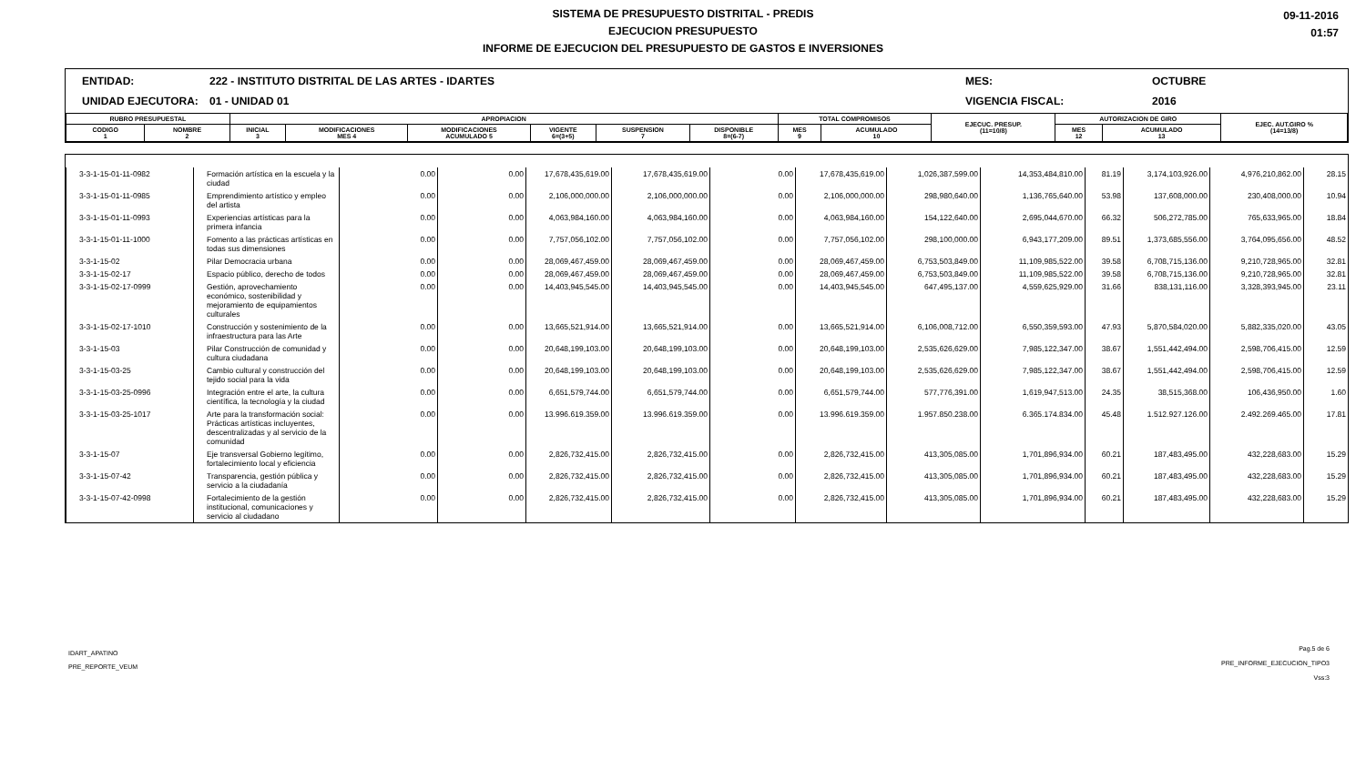SISTEMA DE PRESUPUESTO DISTRITAL - PREDIS
EJECUCION PRESUPUESTO
INFORME DE EJECUCION DEL PRESUPUESTO DE GASTOS E INVERSIONES
09-11-2016
01:57
ENTIDAD:
222 - INSTITUTO DISTRITAL DE LAS ARTES - IDARTES
MES:
OCTUBRE
UNIDAD EJECUTORA:
01 - UNIDAD 01
VIGENCIA FISCAL:
2016
| RUBRO PRESUPUESTAL | | APROPIACION | | | | | | TOTAL COMPROMISOS | | EJECUC. PRESUP. (11=10/8) | AUTORIZACION DE GIRO | | EJEC. AUT.GIRO % (14=13/8) |
| --- | --- | --- | --- | --- | --- | --- | --- | --- | --- | --- | --- | --- | --- |
| CODIGO 1 | NOMBRE 2 | INICIAL 3 | MODIFICACIONES MES 4 | MODIFICACIONES ACUMULADO 5 | VIGENTE 6=(3+5) | SUSPENSION 7 | DISPONIBLE 8=(6-7) | MES 9 | ACUMULADO 10 | | MES 12 | ACUMULADO 13 | |
| 3-3-1-15-01-11-0982 | Formación artística en la escuela y la ciudad | 0.00 | 0.00 | 17,678,435,619.00 | 17,678,435,619.00 | 0.00 | 17,678,435,619.00 | 1,026,387,599.00 | 14,353,484,810.00 | 81.19 | 3,174,103,926.00 | 4,976,210,862.00 | 28.15 |
| 3-3-1-15-01-11-0985 | Emprendimiento artístico y empleo del artista | 0.00 | 0.00 | 2,106,000,000.00 | 2,106,000,000.00 | 0.00 | 2,106,000,000.00 | 298,980,640.00 | 1,136,765,640.00 | 53.98 | 137,608,000.00 | 230,408,000.00 | 10.94 |
| 3-3-1-15-01-11-0993 | Experiencias artísticas para la primera infancia | 0.00 | 0.00 | 4,063,984,160.00 | 4,063,984,160.00 | 0.00 | 4,063,984,160.00 | 154,122,640.00 | 2,695,044,670.00 | 66.32 | 506,272,785.00 | 765,633,965.00 | 18.84 |
| 3-3-1-15-01-11-1000 | Fomento a las prácticas artísticas en todas sus dimensiones | 0.00 | 0.00 | 7,757,056,102.00 | 7,757,056,102.00 | 0.00 | 7,757,056,102.00 | 298,100,000.00 | 6,943,177,209.00 | 89.51 | 1,373,685,556.00 | 3,764,095,656.00 | 48.52 |
| 3-3-1-15-02 | Pilar Democracia urbana | 0.00 | 0.00 | 28,069,467,459.00 | 28,069,467,459.00 | 0.00 | 28,069,467,459.00 | 6,753,503,849.00 | 11,109,985,522.00 | 39.58 | 6,708,715,136.00 | 9,210,728,965.00 | 32.81 |
| 3-3-1-15-02-17 | Espacio público, derecho de todos | 0.00 | 0.00 | 28,069,467,459.00 | 28,069,467,459.00 | 0.00 | 28,069,467,459.00 | 6,753,503,849.00 | 11,109,985,522.00 | 39.58 | 6,708,715,136.00 | 9,210,728,965.00 | 32.81 |
| 3-3-1-15-02-17-0999 | Gestión, aprovechamiento económico, sostenibilidad y mejoramiento de equipamientos culturales | 0.00 | 0.00 | 14,403,945,545.00 | 14,403,945,545.00 | 0.00 | 14,403,945,545.00 | 647,495,137.00 | 4,559,625,929.00 | 31.66 | 838,131,116.00 | 3,328,393,945.00 | 23.11 |
| 3-3-1-15-02-17-1010 | Construcción y sostenimiento de la infraestructura para las Arte | 0.00 | 0.00 | 13,665,521,914.00 | 13,665,521,914.00 | 0.00 | 13,665,521,914.00 | 6,106,008,712.00 | 6,550,359,593.00 | 47.93 | 5,870,584,020.00 | 5,882,335,020.00 | 43.05 |
| 3-3-1-15-03 | Pilar Construcción de comunidad y cultura ciudadana | 0.00 | 0.00 | 20,648,199,103.00 | 20,648,199,103.00 | 0.00 | 20,648,199,103.00 | 2,535,626,629.00 | 7,985,122,347.00 | 38.67 | 1,551,442,494.00 | 2,598,706,415.00 | 12.59 |
| 3-3-1-15-03-25 | Cambio cultural y construcción del tejido social para la vida | 0.00 | 0.00 | 20,648,199,103.00 | 20,648,199,103.00 | 0.00 | 20,648,199,103.00 | 2,535,626,629.00 | 7,985,122,347.00 | 38.67 | 1,551,442,494.00 | 2,598,706,415.00 | 12.59 |
| 3-3-1-15-03-25-0996 | Integración entre el arte, la cultura científica, la tecnología y la ciudad | 0.00 | 0.00 | 6,651,579,744.00 | 6,651,579,744.00 | 0.00 | 6,651,579,744.00 | 577,776,391.00 | 1,619,947,513.00 | 24.35 | 38,515,368.00 | 106,436,950.00 | 1.60 |
| 3-3-1-15-03-25-1017 | Arte para la transformación social: Prácticas artísticas incluyentes, descentralizadas y al servicio de la comunidad | 0.00 | 0.00 | 13.996.619.359.00 | 13.996.619.359.00 | 0.00 | 13.996.619.359.00 | 1.957.850.238.00 | 6.365.174.834.00 | 45.48 | 1.512.927.126.00 | 2.492.269.465.00 | 17.81 |
| 3-3-1-15-07 | Eje transversal Gobierno legítimo, fortalecimiento local y eficiencia | 0.00 | 0.00 | 2,826,732,415.00 | 2,826,732,415.00 | 0.00 | 2,826,732,415.00 | 413,305,085.00 | 1,701,896,934.00 | 60.21 | 187,483,495.00 | 432,228,683.00 | 15.29 |
| 3-3-1-15-07-42 | Transparencia, gestión pública y servicio a la ciudadanía | 0.00 | 0.00 | 2,826,732,415.00 | 2,826,732,415.00 | 0.00 | 2,826,732,415.00 | 413,305,085.00 | 1,701,896,934.00 | 60.21 | 187,483,495.00 | 432,228,683.00 | 15.29 |
| 3-3-1-15-07-42-0998 | Fortalecimiento de la gestión institucional, comunicaciones y servicio al ciudadano | 0.00 | 0.00 | 2,826,732,415.00 | 2,826,732,415.00 | 0.00 | 2,826,732,415.00 | 413,305,085.00 | 1,701,896,934.00 | 60.21 | 187,483,495.00 | 432,228,683.00 | 15.29 |
IDART_APATINO
PRE_REPORTE_VEUM
Pag.5 de 6
PRE_INFORME_EJECUCION_TIPO3
Vss:3